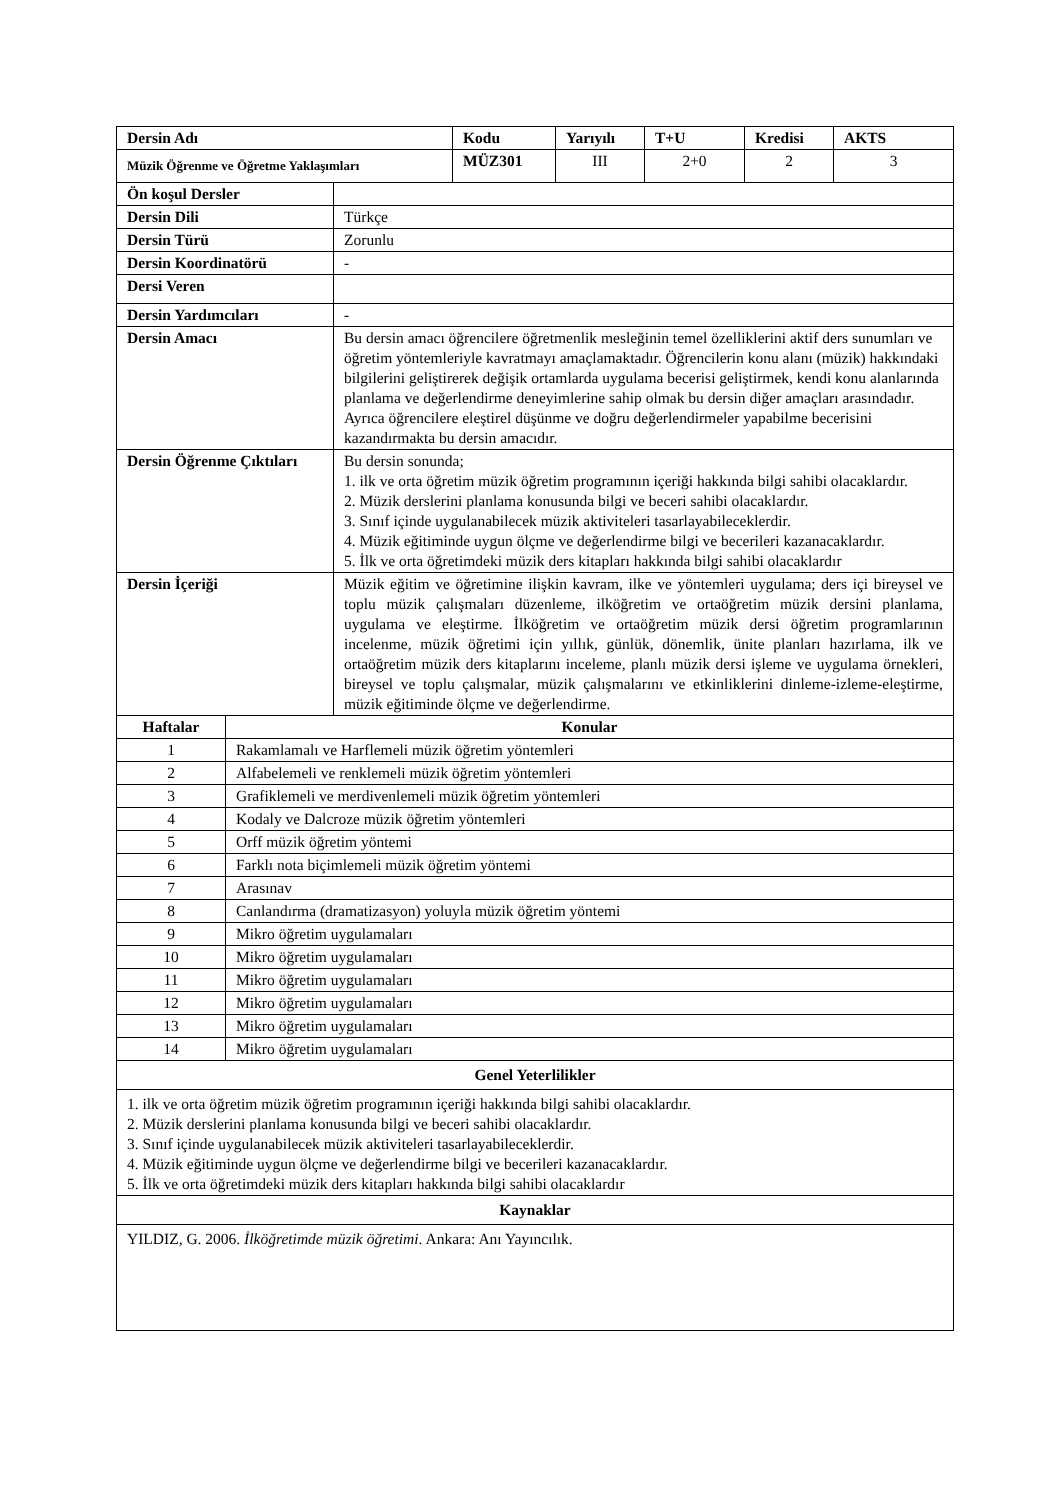| Dersin Adı | Kodu | Yarıyılı | T+U | Kredisi | AKTS |
| --- | --- | --- | --- | --- | --- |
| Müzik Öğrenme ve Öğretme Yaklaşımları | MÜZ301 | III | 2+0 | 2 | 3 |
| Ön koşul Dersler | |
| Dersin Dili | Türkçe |
| Dersin Türü | Zorunlu |
| Dersin Koordinatörü | - |
| Dersi Veren | |
| Dersin Yardımcıları | - |
| Dersin Amacı | Bu dersin amacı öğrencilere öğretmenlik mesleğinin temel özelliklerini aktif ders sunumları ve öğretim yöntemleriyle kavratmayı amaçlamaktadır. Öğrencilerin konu alanı (müzik) hakkındaki bilgilerini geliştirerek değişik ortamlarda uygulama becerisi geliştirmek, kendi konu alanlarında planlama ve değerlendirme deneyimlerine sahip olmak bu dersin diğer amaçları arasındadır. Ayrıca öğrencilere eleştirel düşünme ve doğru değerlendirmeler yapabilme becerisini kazandırmakta bu dersin amacıdır. |
| Dersin Öğrenme Çıktıları | Bu dersin sonunda; 1. ilk ve orta öğretim müzik öğretim programının içeriği hakkında bilgi sahibi olacaklardır. 2. Müzik derslerini planlama konusunda bilgi ve beceri sahibi olacaklardır. 3. Sınıf içinde uygulanabilecek müzik aktiviteleri tasarlayabileceklerdir. 4. Müzik eğitiminde uygun ölçme ve değerlendirme bilgi ve becerileri kazanacaklardır. 5. İlk ve orta öğretimdeki müzik ders kitapları hakkında bilgi sahibi olacaklardır |
| Dersin İçeriği | Müzik eğitim ve öğretimine ilişkin kavram, ilke ve yöntemleri uygulama; ders içi bireysel ve toplu müzik çalışmaları düzenleme, ilköğretim ve ortaöğretim müzik dersini planlama, uygulama ve eleştirme. İlköğretim ve ortaöğretim müzik dersi öğretim programlarının incelenme, müzik öğretimi için yıllık, günlük, dönemlik, ünite planları hazırlama, ilk ve ortaöğretim müzik ders kitaplarını inceleme, planlı müzik dersi işleme ve uygulama örnekleri, bireysel ve toplu çalışmalar, müzik çalışmalarını ve etkinliklerini dinleme-izleme-eleştirme, müzik eğitiminde ölçme ve değerlendirme. |
| Haftalar | Konular |
| --- | --- |
| 1 | Rakamlamalı ve Harflemeli müzik öğretim yöntemleri |
| 2 | Alfabelemeli ve renklemeli müzik öğretim yöntemleri |
| 3 | Grafiklemeli ve merdivenlemeli müzik öğretim yöntemleri |
| 4 | Kodaly ve Dalcroze müzik öğretim yöntemleri |
| 5 | Orff müzik öğretim yöntemi |
| 6 | Farklı nota biçimlemeli müzik öğretim yöntemi |
| 7 | Arasınav |
| 8 | Canlandırma (dramatizasyon) yoluyla müzik öğretim yöntemi |
| 9 | Mikro öğretim uygulamaları |
| 10 | Mikro öğretim uygulamaları |
| 11 | Mikro öğretim uygulamaları |
| 12 | Mikro öğretim uygulamaları |
| 13 | Mikro öğretim uygulamaları |
| 14 | Mikro öğretim uygulamaları |
| Genel Yeterlilikler | |
| 1. ilk ve orta öğretim müzik öğretim programının içeriği hakkında bilgi sahibi olacaklardır. 2. Müzik derslerini planlama konusunda bilgi ve beceri sahibi olacaklardır. 3. Sınıf içinde uygulanabilecek müzik aktiviteleri tasarlayabileceklerdir. 4. Müzik eğitiminde uygun ölçme ve değerlendirme bilgi ve becerileri kazanacaklardır. 5. İlk ve orta öğretimdeki müzik ders kitapları hakkında bilgi sahibi olacaklardır | |
| Kaynaklar | |
| YILDIZ, G. 2006. İlköğretimde müzik öğretimi . Ankara: Anı Yayıncılık. | |